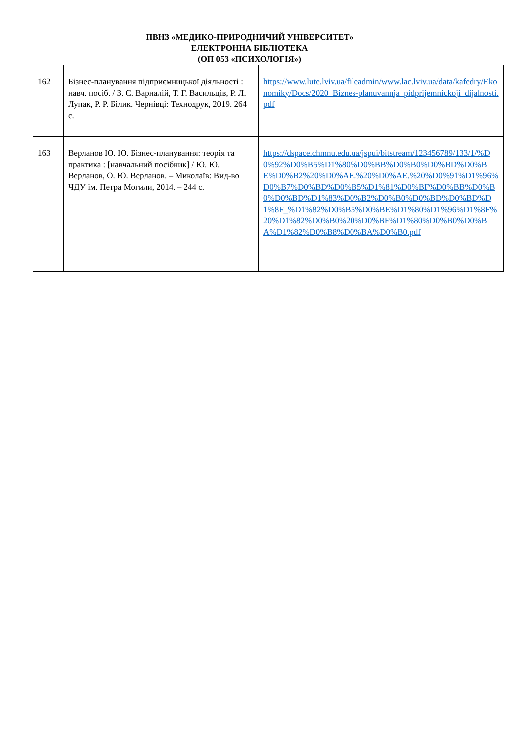ПВНЗ «МЕДИКО-ПРИРОДНИЧИЙ УНІВЕРСИТЕТ»
ЕЛЕКТРОННА БІБЛІОТЕКА
(ОП 053 «ПСИХОЛОГІЯ»)
| 162 | Бізнес-планування підприємницької діяльності : навч. посіб. / З. С. Варналій, Т. Г. Васильців, Р. Л. Лупак, Р. Р. Білик. Чернівці: Технодрук, 2019. 264 с. | https://www.lute.lviv.ua/fileadmin/www.lac.lviv.ua/data/kafedry/Ekonomiky/Docs/2020_Biznes-planuvannja_pidprijemnickoji_dijalnosti.pdf |
| 163 | Верланов Ю. Ю. Бізнес-планування: теорія та практика : [навчальний посібник] / Ю. Ю. Верланов, О. Ю. Верланов. – Миколаїв: Вид-во ЧДУ ім. Петра Могили, 2014. – 244 с. | https://dspace.chmnu.edu.ua/jspui/bitstream/123456789/133/1/%D0%92%D0%B5%D1%80%D0%BB%D0%B0%D0%BD%D0%BE%D0%B2%20%D0%AE.%20%D0%AE.%20%D0%91%D1%96%D0%B7%D0%BD%D0%B5%D1%81%D0%BF%D0%BB%D0%B0%D0%BD%D1%83%D0%B2%D0%B0%D0%BD%D0%BD%D1%8F_%D1%82%D0%B5%D0%BE%D1%80%D1%96%D1%8F%20%D1%82%D0%B0%20%D0%BF%D1%80%D0%B0%D0%BA%D1%82%D0%B8%D0%BA%D0%B0.pdf |